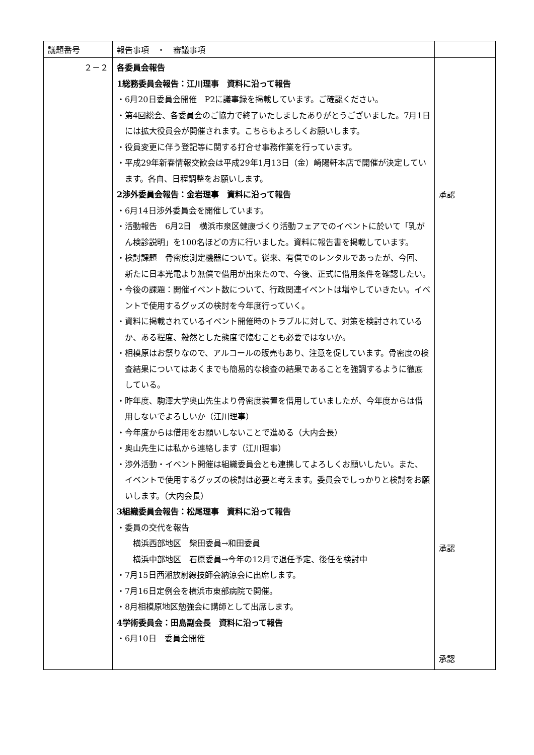| 議題番号 | 報告事項 ・ 審議事項 | |
| ２－２ | 各委員会報告 1総務委員会報告：江川理事 資料に沿って報告 ・6月20日委員会開催 P2に議事録を掲載しています。ご確認ください。 ・第4回総会、各委員会のご協力で終了いたしましたありがとうございました。7月1日には拡大役員会が開催されます。こちらもよろしくお願いします。 ・役員変更に伴う登記等に関する打合せ事務作業を行っています。 ・平成29年新春情報交歓会は平成29年1月13日（金）崎陽軒本店で開催が決定しています。各自、日程調整をお願いします。 2渉外委員会報告：金岩理事 資料に沿って報告 ・6月14日渉外委員会を開催しています。 ・活動報告 6月2日 横浜市泉区健康づくり活動フェアでのイベントに於いて「乳がん検診説明」を100名ほどの方に行いました。資料に報告書を掲載しています。 ・検討課題 骨密度測定機器について。従来、有償でのレンタルであったが、今回、新たに日本光電より無償で借用が出来たので、今後、正式に借用条件を確認したい。 ・今後の課題：開催イベント数について、行政関連イベントは増やしていきたい。イベントで使用するグッズの検討を今年度行っていく。 ・資料に掲載されているイベント開催時のトラブルに対して、対策を検討されているか、ある程度、毅然とした態度で臨むことも必要ではないか。 ・相模原はお祭りなので、アルコールの販売もあり、注意を促しています。骨密度の検査結果についてはあくまでも簡易的な検査の結果であることを強調するように徹底している。 ・昨年度、駒澤大学奥山先生より骨密度装置を借用していましたが、今年度からは借用しないでよろしいか（江川理事） ・今年度からは借用をお願いしないことで進める（大内会長） ・奥山先生には私から連絡します（江川理事） ・渉外活動・イベント開催は組織委員会とも連携してよろしくお願いしたい。また、イベントで使用するグッズの検討は必要と考えます。委員会でしっかりと検討をお願いします。（大内会長） 3組織委員会報告：松尾理事 資料に沿って報告 ・委員の交代を報告 横浜西部地区 柴田委員→和田委員 横浜中部地区 石原委員→今年の12月で退任予定、後任を検討中 ・7月15日西湘放射線技師会納涼会に出席します。 ・7月16日定例会を横浜市東部病院で開催。 ・8月相模原地区勉強会に講師として出席します。 4学術委員会：田島副会長 資料に沿って報告 ・6月10日 委員会開催 | 承認 承認 承認 |